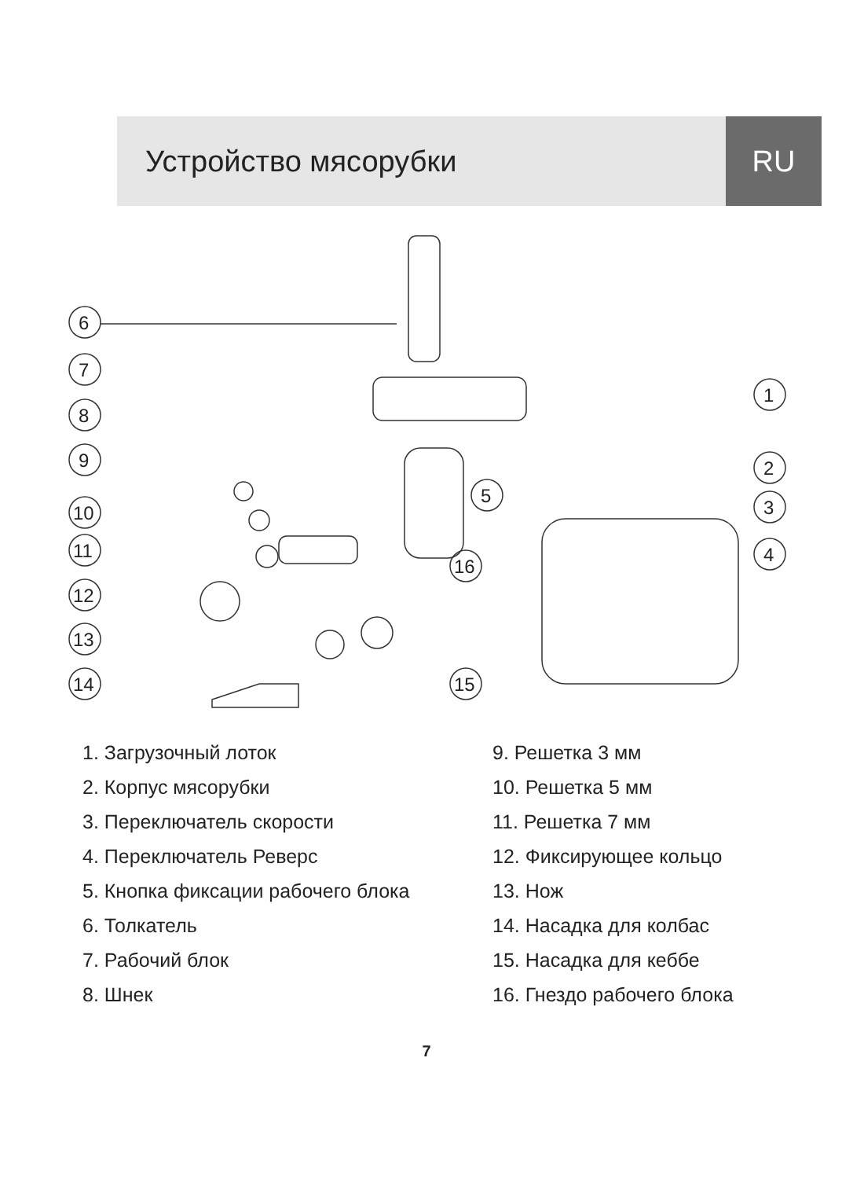Устройство мясорубки RU
6
7
8
9
10
11
12
13
14
15
16
5
1
2
3
4
1. Загрузочный лоток
2. Корпус мясорубки
3. Переключатель скорости
4. Переключатель Реверс
5. Кнопка фиксации рабочего блока
6. Толкатель
7. Рабочий блок
8. Шнек
9. Решетка 3 мм
10. Решетка 5 мм
11. Решетка 7 мм
12. Фиксирующее кольцо
13. Нож
14. Насадка для колбас
15. Насадка для кеббе
16. Гнездо рабочего блока
7